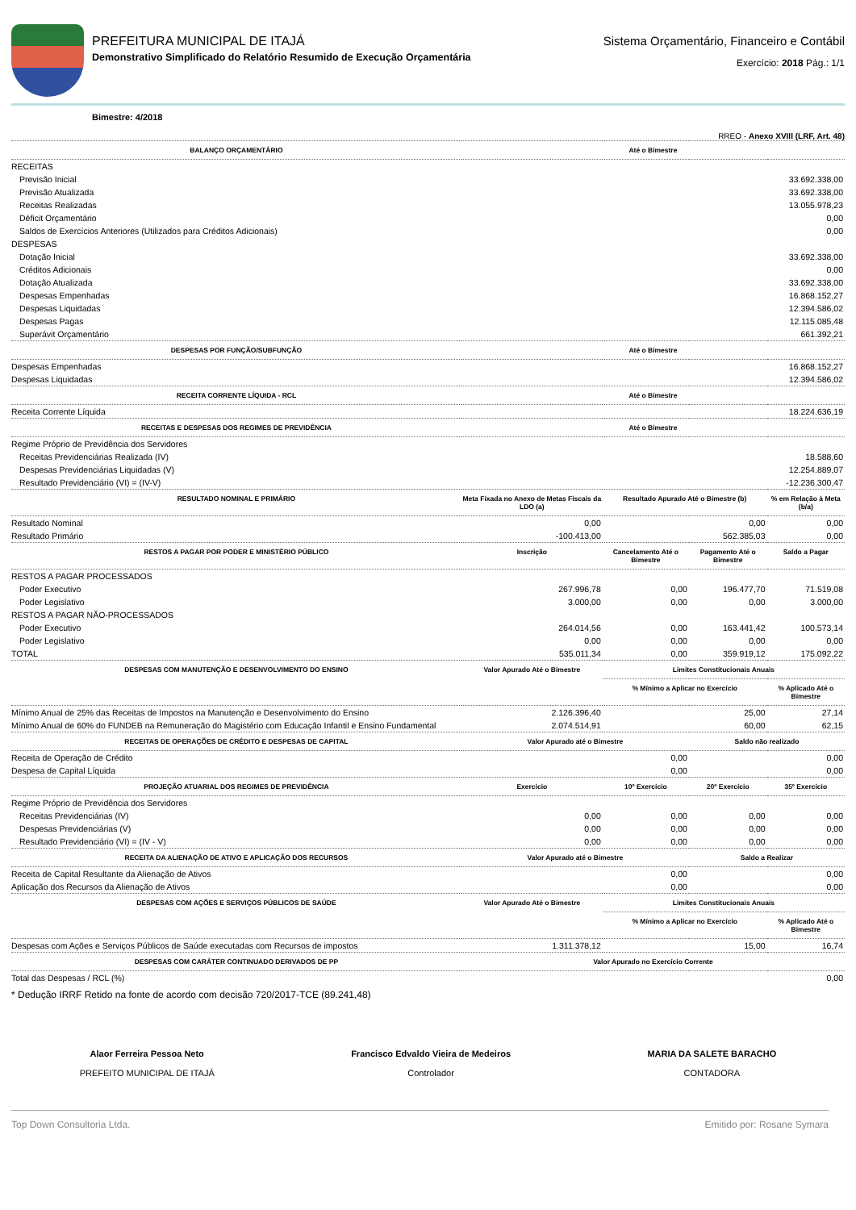PREFEITURA MUNICIPAL DE ITAJÁ
Demonstrativo Simplificado do Relatório Resumido de Execução Orçamentária
Sistema Orçamentário, Financeiro e Contábil
Exercício: 2018 Pág.: 1/1
Bimestre: 4/2018
RREO - Anexo XVIII (LRF, Art. 48)
| BALANÇO ORÇAMENTÁRIO | Até o Bimestre | | | |
| --- | --- | --- | --- | --- |
| RECEITAS | | | | |
| Previsão Inicial | 33.692.338,00 | | | |
| Previsão Atualizada | 33.692.338,00 | | | |
| Receitas Realizadas | 13.055.978,23 | | | |
| Déficit Orçamentário | 0,00 | | | |
| Saldos de Exercícios Anteriores (Utilizados para Créditos Adicionais) | 0,00 | | | |
| DESPESAS | | | | |
| Dotação Inicial | 33.692.338,00 | | | |
| Créditos Adicionais | 0,00 | | | |
| Dotação Atualizada | 33.692.338,00 | | | |
| Despesas Empenhadas | 16.868.152,27 | | | |
| Despesas Liquidadas | 12.394.586,02 | | | |
| Despesas Pagas | 12.115.085,48 | | | |
| Superávit Orçamentário | 661.392,21 | | | |
| DESPESAS POR FUNÇÃO/SUBFUNÇÃO | Até o Bimestre | | | |
| Despesas Empenhadas | 16.868.152,27 | | | |
| Despesas Liquidadas | 12.394.586,02 | | | |
| RECEITA CORRENTE LÍQUIDA - RCL | Até o Bimestre | | | |
| Receita Corrente Líquida | 18.224.636,19 | | | |
| RECEITAS E DESPESAS DOS REGIMES DE PREVIDÊNCIA | Até o Bimestre | | | |
| Regime Próprio de Previdência dos Servidores | | | | |
| Receitas Previdenciárias Realizada (IV) | 18.588,60 | | | |
| Despesas Previdenciárias Liquidadas (V) | 12.254.889,07 | | | |
| Resultado Previdenciário (VI) = (IV-V) | -12.236.300,47 | | | |
| RESULTADO NOMINAL E PRIMÁRIO | Meta Fixada no Anexo de Metas Fiscais da LDO (a) | Resultado Apurado Até o Bimestre (b) | | % em Relação à Meta (b/a) |
| Resultado Nominal | 0,00 | 0,00 | | 0,00 |
| Resultado Primário | -100.413,00 | 562.385,03 | | 0,00 |
| RESTOS A PAGAR POR PODER E MINISTÉRIO PÚBLICO | Inscrição | Cancelamento Até o Bimestre | Pagamento Até o Bimestre | Saldo a Pagar |
| RESTOS A PAGAR PROCESSADOS | | | | |
| Poder Executivo | 267.996,78 | 0,00 | 196.477,70 | 71.519,08 |
| Poder Legislativo | 3.000,00 | 0,00 | 0,00 | 3.000,00 |
| RESTOS A PAGAR NÃO-PROCESSADOS | | | | |
| Poder Executivo | 264.014,56 | 0,00 | 163.441,42 | 100.573,14 |
| Poder Legislativo | 0,00 | 0,00 | 0,00 | 0,00 |
| TOTAL | 535.011,34 | 0,00 | 359.919,12 | 175.092,22 |
| DESPESAS COM MANUTENÇÃO E DESENVOLVIMENTO DO ENSINO | Valor Apurado Até o Bimestre | Limites Constitucionais Anuais | | |
| | | % Mínimo a Aplicar no Exercício | | % Aplicado Até o Bimestre |
| Mínimo Anual de 25% das Receitas de Impostos na Manutenção e Desenvolvimento do Ensino | 2.126.396,40 | 25,00 | | 27,14 |
| Mínimo Anual de 60% do FUNDEB na Remuneração do Magistério com Educação Infantil e Ensino Fundamental | 2.074.514,91 | 60,00 | | 62,15 |
| RECEITAS DE OPERAÇÕES DE CRÉDITO E DESPESAS DE CAPITAL | Valor Apurado até o Bimestre | | Saldo não realizado | |
| Receita de Operação de Crédito | 0,00 | | 0,00 | |
| Despesa de Capital Líquida | 0,00 | | 0,00 | |
| PROJEÇÃO ATUARIAL DOS REGIMES DE PREVIDÊNCIA | Exercício | 10º Exercício | 20º Exercício | 35º Exercício |
| Regime Próprio de Previdência dos Servidores | | | | |
| Receitas Previdenciárias (IV) | 0,00 | 0,00 | 0,00 | 0,00 |
| Despesas Previdenciárias (V) | 0,00 | 0,00 | 0,00 | 0,00 |
| Resultado Previdenciário (VI) = (IV - V) | 0,00 | 0,00 | 0,00 | 0,00 |
| RECEITA DA ALIENAÇÃO DE ATIVO E APLICAÇÃO DOS RECURSOS | Valor Apurado até o Bimestre | | Saldo a Realizar | |
| Receita de Capital Resultante da Alienação de Ativos | 0,00 | | 0,00 | |
| Aplicação dos Recursos da Alienação de Ativos | 0,00 | | 0,00 | |
| DESPESAS COM AÇÕES E SERVIÇOS PÚBLICOS DE SAÚDE | Valor Apurado Até o Bimestre | Limites Constitucionais Anuais | | |
| | | % Mínimo a Aplicar no Exercício | | % Aplicado Até o Bimestre |
| Despesas com Ações e Serviços Públicos de Saúde executadas com Recursos de impostos | 1.311.378,12 | 15,00 | | 16,74 |
| DESPESAS COM CARÁTER CONTINUADO DERIVADOS DE PP | Valor Apurado no Exercício Corrente | | | |
| Total das Despesas / RCL (%) | 0,00 | | | |
* Dedução IRRF Retido na fonte de acordo com decisão 720/2017-TCE (89.241,48)
Alaor Ferreira Pessoa Neto
PREFEITO MUNICIPAL DE ITAJÁ
Francisco Edvaldo Vieira de Medeiros
Controlador
MARIA DA SALETE BARACHO
CONTADORA
Top Down Consultoria Ltda. Emitido por: Rosane Symara